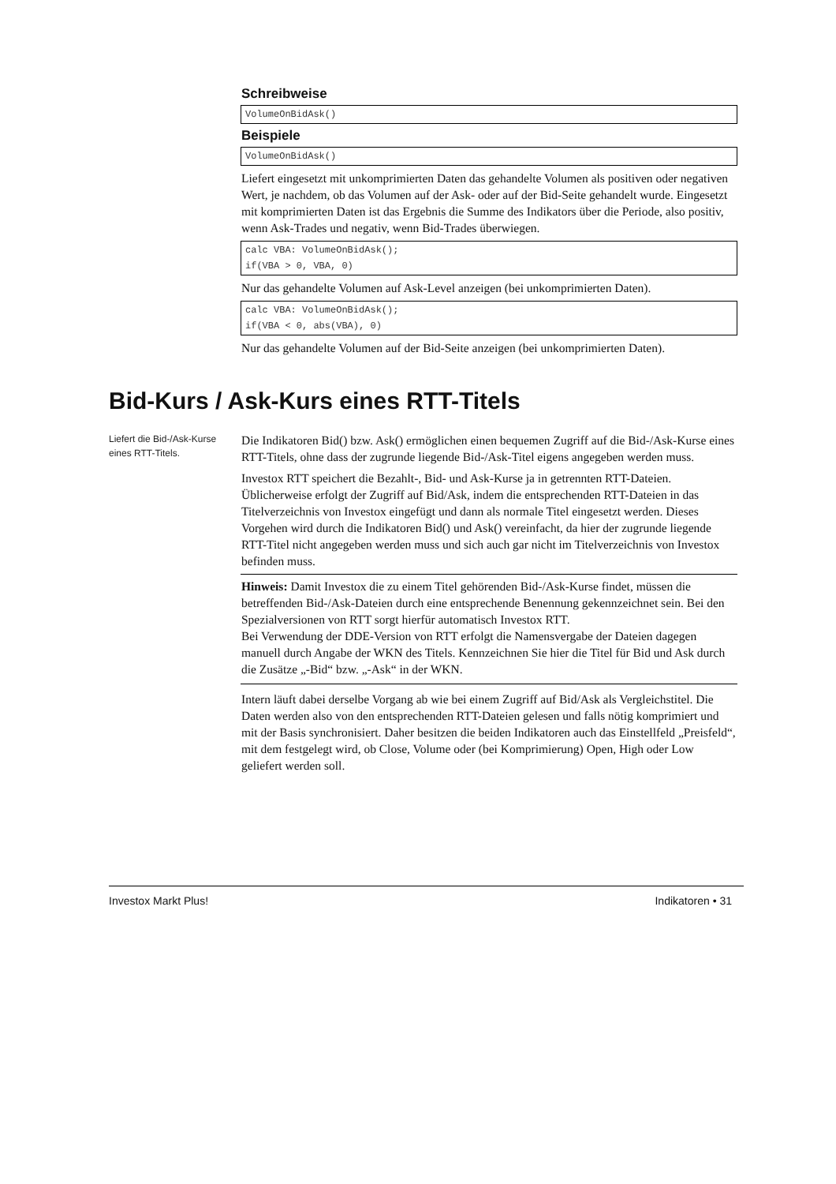Schreibweise
VolumeOnBidAsk()
Beispiele
VolumeOnBidAsk()
Liefert eingesetzt mit unkomprimierten Daten das gehandelte Volumen als positiven oder negativen Wert, je nachdem, ob das Volumen auf der Ask- oder auf der Bid-Seite gehandelt wurde. Eingesetzt mit komprimierten Daten ist das Ergebnis die Summe des Indikators über die Periode, also positiv, wenn Ask-Trades und negativ, wenn Bid-Trades überwiegen.
calc VBA: VolumeOnBidAsk();
if(VBA > 0, VBA, 0)
Nur das gehandelte Volumen auf Ask-Level anzeigen (bei unkomprimierten Daten).
calc VBA: VolumeOnBidAsk();
if(VBA < 0, abs(VBA), 0)
Nur das gehandelte Volumen auf der Bid-Seite anzeigen (bei unkomprimierten Daten).
Bid-Kurs / Ask-Kurs eines RTT-Titels
Liefert die Bid-/Ask-Kurse eines RTT-Titels.
Die Indikatoren Bid() bzw. Ask() ermöglichen einen bequemen Zugriff auf die Bid-/Ask-Kurse eines RTT-Titels, ohne dass der zugrunde liegende Bid-/Ask-Titel eigens angegeben werden muss.
Investox RTT speichert die Bezahlt-, Bid- und Ask-Kurse ja in getrennten RTT-Dateien. Üblicherweise erfolgt der Zugriff auf Bid/Ask, indem die entsprechenden RTT-Dateien in das Titelverzeichnis von Investox eingefügt und dann als normale Titel eingesetzt werden. Dieses Vorgehen wird durch die Indikatoren Bid() und Ask() vereinfacht, da hier der zugrunde liegende RTT-Titel nicht angegeben werden muss und sich auch gar nicht im Titelverzeichnis von Investox befinden muss.
Hinweis: Damit Investox die zu einem Titel gehörenden Bid-/Ask-Kurse findet, müssen die betreffenden Bid-/Ask-Dateien durch eine entsprechende Benennung gekennzeichnet sein. Bei den Spezialversionen von RTT sorgt hierfür automatisch Investox RTT.
Bei Verwendung der DDE-Version von RTT erfolgt die Namensvergabe der Dateien dagegen manuell durch Angabe der WKN des Titels. Kennzeichnen Sie hier die Titel für Bid und Ask durch die Zusätze „-Bid“ bzw. „-Ask“ in der WKN.
Intern läuft dabei derselbe Vorgang ab wie bei einem Zugriff auf Bid/Ask als Vergleichstitel. Die Daten werden also von den entsprechenden RTT-Dateien gelesen und falls nötig komprimiert und mit der Basis synchronisiert. Daher besitzen die beiden Indikatoren auch das Einstellfeld „Preisfeld“, mit dem festgelegt wird, ob Close, Volume oder (bei Komprimierung) Open, High oder Low geliefert werden soll.
Investox Markt Plus! Indikatoren • 31